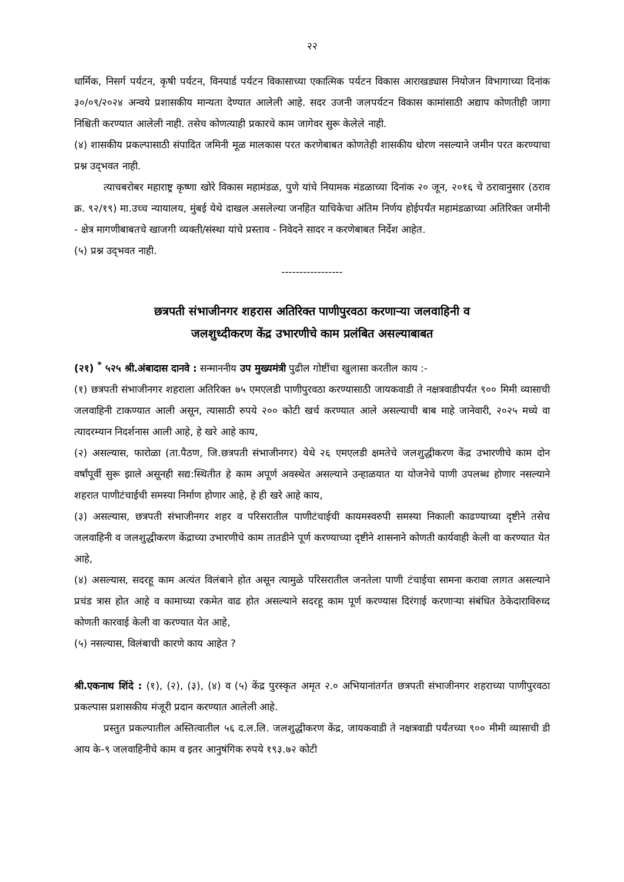२२
धार्मिक, निसर्ग पर्यटन, कृषी पर्यटन, विनयार्ड पर्यटन विकासाच्या एकात्मिक पर्यटन विकास आराखड्यास नियोजन विभागाच्या दिनांक ३०/०९/२०२४ अन्वये प्रशासकीय मान्यता देण्यात आलेली आहे. सदर उजनी जलपर्यटन विकास कामांसाठी अद्याप कोणतीही जागा निश्चिती करण्यात आलेली नाही. तसेच कोणत्याही प्रकारचे काम जागेवर सुरू केलेले नाही.
(४) शासकीय प्रकल्पासाठी संपादित जमिनी मूळ मालकास परत करणेबाबत कोणतेही शासकीय धोरण नसल्याने जमीन परत करण्याचा प्रश्न उद्‌भवत नाही.
त्याचबरोबर महाराष्ट्र कृष्णा खोरे विकास महामंडळ, पुणे यांचे नियामक मंडळाच्या दिनांक २० जून, २०१६ चे ठरावानुसार (ठराव क्र. ९२/१९) मा.उच्च न्यायालय, मुंबई येथे दाखल असलेल्या जनहित याचिकेचा अंतिम निर्णय होईपर्यंत महामंडळाच्या अतिरिक्त जमीनी - क्षेत्र मागणीबाबतचे खाजगी व्यक्ती/संस्था यांचे प्रस्ताव - निवेदने सादर न करणेबाबत निर्देश आहेत.
(५) प्रश्न उद्‌भवत नाही.
-----------------
छत्रपती संभाजीनगर शहरास अतिरिक्त पाणीपुरवठा करणाऱ्या जलवाहिनी व
जलशुध्दीकरण केंद्र उभारणीचे काम प्रलंबित असल्याबाबत
(२१) <sup>*</sup> ५२५ श्री.अंबादास दानवे : सन्माननीय उप मुख्यमंत्री पुढील गोष्टींचा खुलासा करतील काय :-
(१) छत्रपती संभाजीनगर शहराला अतिरिक्त ७५ एमएलडी पाणीपुरवठा करण्यासाठी जायकवाडी ते नक्षत्रवाडीपर्यंत ९०० मिमी व्यासाची जलवाहिनी टाकण्यात आली असून, त्यासाठी रुपये २०० कोटी खर्च करण्यात आले असल्याची बाब माहे जानेवारी, २०२५ मध्ये वा त्यादरम्यान निदर्शनास आली आहे, हे खरे आहे काय,
(२) असल्यास, फारोळा (ता.पैठण, जि.छत्रपती संभाजीनगर) येथे २६ एमएलडी क्षमतेचे जलशुद्धीकरण केंद्र उभारणीचे काम दोन वर्षांपूर्वी सुरू झाले असूनही सद्य:स्थितीत हे काम अपूर्ण अवस्थेत असल्याने उन्हाळयात या योजनेचे पाणी उपलब्ध होणार नसल्याने शहरात पाणीटंचाईची समस्या निर्माण होणार आहे, हे ही खरे आहे काय,
(३) असल्यास, छत्रपती संभाजीनगर शहर व परिसरातील पाणीटंचाईची कायमस्वरुपी समस्या निकाली काढण्याच्या दृष्टीने तसेच जलवाहिनी व जलशुद्धीकरण केंद्राच्या उभारणीचे काम तातडीने पूर्ण करण्याच्या दृष्टीने शासनाने कोणती कार्यवाही केली वा करण्यात येत आहे,
(४) असल्यास, सदरहू काम अत्यंत विलंबाने होत असून त्यामुळे परिसरातील जनतेला पाणी टंचाईचा सामना करावा लागत असल्याने प्रचंड त्रास होत आहे व कामाच्या रकमेत वाढ होत असल्याने सदरहू काम पूर्ण करण्यास दिरंगाई करणाऱ्या संबंधित ठेकेदाराविरुध्द कोणती कारवाई केली वा करण्यात येत आहे,
(५) नसल्यास, विलंबाची कारणे काय आहेत ?
श्री.एकनाथ शिंदे : (१), (२), (३), (४) व (५) केंद्र पुरस्कृत अमृत २.० अभियानांतर्गत छत्रपती संभाजीनगर शहराच्या पाणीपुरवठा प्रकल्पास प्रशासकीय मंजूरी प्रदान करण्यात आलेली आहे.
प्रस्तुत प्रकल्पातील अस्तित्वातील ५६ द.ल.लि. जलशुद्धीकरण केंद्र, जायकवाडी ते नक्षत्रवाडी पर्यंतच्या ९०० मीमी व्यासाची डी आय के-९ जलवाहिनीचे काम व इतर आनुषंगिक रुपये १९३.७२ कोटी